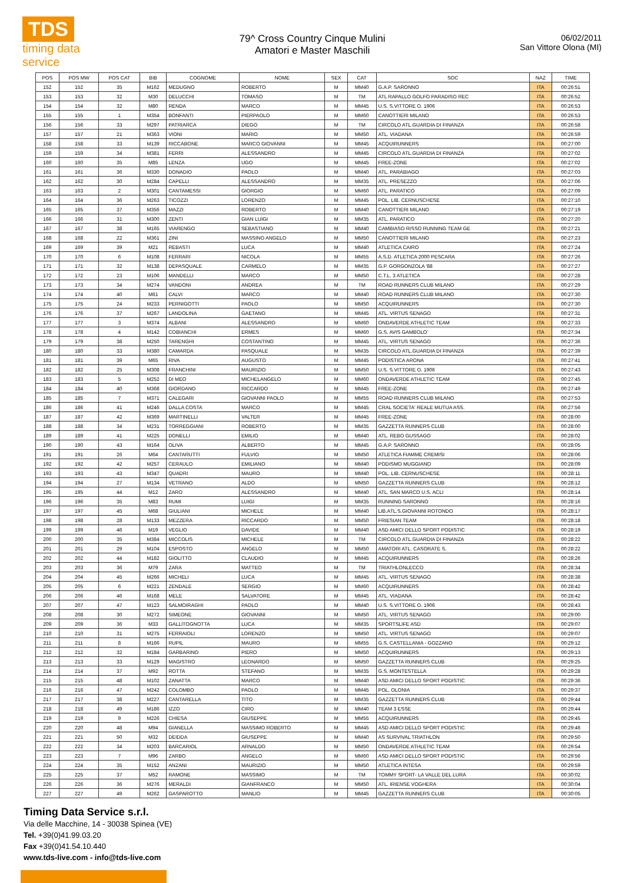TDS
timing data service
79^ Cross Country Cinque Mulini
Amatori e Master Maschili
06/02/2011
San Vittore Olona (MI)
| POS | POS MW | POS CAT | BIB | COGNOME | NOME | SEX | CAT | SOC | NAZ | TIME |
| --- | --- | --- | --- | --- | --- | --- | --- | --- | --- | --- |
| 152 | 152 | 35 | M162 | MEDUGNO | ROBERTO | M | MM40 | G.A.P. SARONNO | ITA | 00:26:51 |
| 153 | 153 | 32 | M30 | DELUCCHI | TOMASO | M | TM | ATL RAPALLO GOLFO PARADISO REC | ITA | 00:26:52 |
| 154 | 154 | 32 | M80 | RENDA | MARCO | M | MM45 | U.S. S.VITTORE O. 1906 | ITA | 00:26:53 |
| 155 | 155 | 1 | M354 | BONFANTI | PIERPAOLO | M | MM60 | CANOTTIERI MILANO | ITA | 00:26:53 |
| 156 | 156 | 33 | M297 | PATRIARCA | DIEGO | M | TM | CIRCOLO ATL.GUARDIA DI FINANZA | ITA | 00:26:58 |
| 157 | 157 | 21 | M363 | VIONI | MARIO | M | MM50 | ATL. VIADANA | ITA | 00:26:59 |
| 158 | 158 | 33 | M139 | RICCABONE | MARCO GIOVANNI | M | MM45 | ACQUIRUNNERS | ITA | 00:27:00 |
| 159 | 159 | 34 | M381 | FERRI | ALESSANDRO | M | MM45 | CIRCOLO ATL.GUARDIA DI FINANZA | ITA | 00:27:02 |
| 160 | 160 | 35 | M85 | LENZA | UGO | M | MM45 | FREE-ZONE | ITA | 00:27:02 |
| 161 | 161 | 36 | M330 | DONADIO | PAOLO | M | MM40 | ATL. PARABIAGO | ITA | 00:27:03 |
| 162 | 162 | 30 | M284 | CAPELLI | ALESSANDRO | M | MM35 | ATL. PRESEZZO | ITA | 00:27:06 |
| 163 | 163 | 2 | M301 | CANTAMESSI | GIORGIO | M | MM60 | ATL. PARATICO | ITA | 00:27:09 |
| 164 | 164 | 36 | M263 | TICOZZI | LORENZO | M | MM45 | POL. LIB. CERNUSCHESE | ITA | 00:27:10 |
| 165 | 165 | 37 | M356 | MAZZI | ROBERTO | M | MM40 | CANOTTIERI MILANO | ITA | 00:27:19 |
| 166 | 166 | 31 | M300 | ZENTI | GIAN LUIGI | M | MM35 | ATL. PARATICO | ITA | 00:27:20 |
| 167 | 167 | 38 | M165 | VIARENGO | SEBASTIANO | M | MM40 | CAMBIASO RISSO RUNNING TEAM GE | ITA | 00:27:21 |
| 168 | 168 | 22 | M361 | ZINI | MASSINO ANGELO | M | MM50 | CANOTTIERI MILANO | ITA | 00:27:23 |
| 169 | 169 | 39 | M21 | REBASTI | LUCA | M | MM40 | ATLETICA CAIRO | ITA | 00:27:24 |
| 170 | 170 | 6 | M108 | FERRARI | NICOLA | M | MM55 | A.S.D. ATLETICA 2000 PESCARA | ITA | 00:27:26 |
| 171 | 171 | 32 | M138 | DEPASQUALE | CARMELO | M | MM35 | G.P. GORGONZOLA '88 | ITA | 00:27:27 |
| 172 | 172 | 23 | M106 | MANDELLI | MARCO | M | MM50 | C.T.L. 3 ATLETICA | ITA | 00:27:28 |
| 173 | 173 | 34 | M274 | VANDONI | ANDREA | M | TM | ROAD RUNNERS CLUB MILANO | ITA | 00:27:29 |
| 174 | 174 | 40 | M61 | CALVI | MARCO | M | MM40 | ROAD RUNNERS CLUB MILANO | ITA | 00:27:30 |
| 175 | 175 | 24 | M233 | PERNIGOTTI | PAOLO | M | MM50 | ACQUIRUNNERS | ITA | 00:27:30 |
| 176 | 176 | 37 | M267 | LANDOLINA | GAETANO | M | MM45 | ATL. VIRTUS SENAGO | ITA | 00:27:31 |
| 177 | 177 | 3 | M374 | ALBANI | ALESSANDRO | M | MM60 | ONDAVERDE ATHLETIC TEAM | ITA | 00:27:33 |
| 178 | 178 | 4 | M142 | COBIANCHI | ERMES | M | MM60 | G.S. AVIS GAMBOLO' | ITA | 00:27:34 |
| 179 | 179 | 38 | M250 | TARENGHI | COSTANTINO | M | MM45 | ATL. VIRTUS SENAGO | ITA | 00:27:36 |
| 180 | 180 | 33 | M380 | CAMARDA | PASQUALE | M | MM35 | CIRCOLO ATL.GUARDIA DI FINANZA | ITA | 00:27:39 |
| 181 | 181 | 39 | M65 | RIVA | AUGUSTO | M | MM45 | PODISTICA ARONA | ITA | 00:27:41 |
| 182 | 182 | 25 | M308 | FRANCHINI | MAURIZIO | M | MM50 | U.S. S.VITTORE O. 1906 | ITA | 00:27:43 |
| 183 | 183 | 5 | M252 | DI MEO | MICHELANGELO | M | MM60 | ONDAVERDE ATHLETIC TEAM | ITA | 00:27:45 |
| 184 | 184 | 40 | M368 | GIORDANO | RICCARDO | M | MM45 | FREE-ZONE | ITA | 00:27:49 |
| 185 | 185 | 7 | M371 | CALEGARI | GIOVANNI PAOLO | M | MM55 | ROAD RUNNERS CLUB MILANO | ITA | 00:27:53 |
| 186 | 186 | 41 | M246 | DALLA COSTA | MARCO | M | MM45 | CRAL SOCIETA' REALE MUTUA ASS. | ITA | 00:27:56 |
| 187 | 187 | 42 | M369 | MARTINELLI | VALTER | M | MM45 | FREE-ZONE | ITA | 00:28:00 |
| 188 | 188 | 34 | M231 | TORREGGIANI | ROBERTO | M | MM35 | GAZZETTA RUNNERS CLUB | ITA | 00:28:00 |
| 189 | 189 | 41 | M225 | DONELLI | EMILIO | M | MM40 | ATL. REBO GUSSAGO | ITA | 00:28:02 |
| 190 | 190 | 43 | M164 | OLIVA | ALBERTO | M | MM45 | G.A.P. SARONNO | ITA | 00:28:05 |
| 191 | 191 | 26 | M64 | CANTARUTTI | FULVIO | M | MM50 | ATLETICA FIAMME CREMISI | ITA | 00:28:06 |
| 192 | 192 | 42 | M257 | CERAULO | EMILIANO | M | MM40 | PODISMO MUGGIANO | ITA | 00:28:09 |
| 193 | 193 | 43 | M347 | QUADRI | MAURO | M | MM40 | POL. LIB. CERNUSCHESE | ITA | 00:28:11 |
| 194 | 194 | 27 | M134 | VETRANO | ALDO | M | MM50 | GAZZETTA RUNNERS CLUB | ITA | 00:28:12 |
| 195 | 195 | 44 | M12 | ZARO | ALESSANDRO | M | MM40 | ATL. SAN MARCO U.S. ACLI | ITA | 00:28:14 |
| 196 | 196 | 35 | M83 | RUMI | LUIGI | M | MM35 | RUNNING SARONNO | ITA | 00:28:16 |
| 197 | 197 | 45 | M68 | GIULIANI | MICHELE | M | MM40 | LIB.ATL.S.GIOVANNI ROTONDO | ITA | 00:28:17 |
| 198 | 198 | 28 | M133 | MEZZERA | RICCARDO | M | MM50 | FRIESIAN TEAM | ITA | 00:28:18 |
| 199 | 199 | 46 | M19 | VEGLIO | DAVIDE | M | MM40 | ASD AMICI DELLO SPORT PODISTIC | ITA | 00:28:19 |
| 200 | 200 | 35 | M384 | MICCOLIS | MICHELE | M | TM | CIRCOLO ATL.GUARDIA DI FINANZA | ITA | 00:28:22 |
| 201 | 201 | 29 | M104 | ESPOSTO | ANGELO | M | MM50 | AMATORI ATL. CASORATE S. | ITA | 00:28:22 |
| 202 | 202 | 44 | M182 | GIOLITTO | CLAUDIO | M | MM45 | ACQUIRUNNERS | ITA | 00:28:26 |
| 203 | 203 | 36 | M79 | ZARA | MATTEO | M | TM | TRIATHLONLECCO | ITA | 00:28:34 |
| 204 | 204 | 45 | M266 | MICHELI | LUCA | M | MM45 | ATL. VIRTUS SENAGO | ITA | 00:28:38 |
| 205 | 205 | 6 | M221 | ZENDALE | SERGIO | M | MM60 | ACQUIRUNNERS | ITA | 00:28:42 |
| 206 | 206 | 46 | M168 | MELE | SALVATORE | M | MM45 | ATL. VIADANA | ITA | 00:28:42 |
| 207 | 207 | 47 | M123 | SALMOIRAGHI | PAOLO | M | MM40 | U.S. S.VITTORE O. 1906 | ITA | 00:28:43 |
| 208 | 208 | 30 | M272 | SIMEONE | GIOVANNI | M | MM50 | ATL. VIRTUS SENAGO | ITA | 00:29:00 |
| 209 | 209 | 36 | M33 | GALLITOGNOTTA | LUCA | M | MM35 | SPORTSLIFE ASD | ITA | 00:29:07 |
| 210 | 210 | 31 | M275 | FERRAIOLI | LORENZO | M | MM50 | ATL. VIRTUS SENAGO | ITA | 00:29:07 |
| 211 | 211 | 8 | M166 | RUPIL | MAURO | M | MM55 | G.S. CASTELLANIA - GOZZANO | ITA | 00:29:12 |
| 212 | 212 | 32 | M184 | GARBARINO | PIERO | M | MM50 | ACQUIRUNNERS | ITA | 00:29:13 |
| 213 | 213 | 33 | M129 | MAGISTRO | LEONARDO | M | MM50 | GAZZETTA RUNNERS CLUB | ITA | 00:29:25 |
| 214 | 214 | 37 | M92 | ROTTA | STEFANO | M | MM35 | G.S. MONTESTELLA | ITA | 00:29:28 |
| 215 | 215 | 48 | M102 | ZANATTA | MARCO | M | MM40 | ASD AMICI DELLO SPORT PODISTIC | ITA | 00:29:36 |
| 216 | 216 | 47 | M242 | COLOMBO | PAOLO | M | MM45 | POL. OLONIA | ITA | 00:29:37 |
| 217 | 217 | 38 | M227 | CANTARELLA | TITO | M | MM35 | GAZZETTA RUNNERS CLUB | ITA | 00:29:44 |
| 218 | 218 | 49 | M186 | IZZO | CIRO | M | MM40 | TEAM 3 ESSE | ITA | 00:29:44 |
| 219 | 219 | 9 | M226 | CHIESA | GIUSEPPE | M | MM55 | ACQUIRUNNERS | ITA | 00:29:45 |
| 220 | 220 | 48 | M94 | GIANELLA | MASSIMO ROBERTO | M | MM45 | ASD AMICI DELLO SPORT PODISTIC | ITA | 00:29:46 |
| 221 | 221 | 50 | M32 | DEIDDA | GIUSEPPE | M | MM40 | AS SURVIVAL TRIATHLON | ITA | 00:29:50 |
| 222 | 222 | 34 | M203 | BARCARIOL | ARNALDO | M | MM50 | ONDAVERDE ATHLETIC TEAM | ITA | 00:29:54 |
| 223 | 223 | 7 | M96 | ZARBO | ANGELO | M | MM60 | ASD AMICI DELLO SPORT PODISTIC | ITA | 00:29:56 |
| 224 | 224 | 35 | M152 | ANZANI | MAURIZIO | M | MM50 | ATLETICA INTESA | ITA | 00:29:59 |
| 225 | 225 | 37 | M52 | RAMONE | MASSIMO | M | TM | TOMMY SPORT- LA VALLE DEL LURA | ITA | 00:30:02 |
| 226 | 226 | 36 | M276 | MERALDI | GIANFRANCO | M | MM50 | ATL. IRIENSE VOGHERA | ITA | 00:30:04 |
| 227 | 227 | 49 | M262 | GASPAROTTO | MANLIO | M | MM45 | GAZZETTA RUNNERS CLUB | ITA | 00:30:05 |
Timing Data Service s.r.l.
Via delle Macchine, 14 - 30038 Spinea (VE)
Tel. +39(0)41.99.03.20
Fax +39(0)41.54.10.440
www.tds-live.com - info@tds-live.com